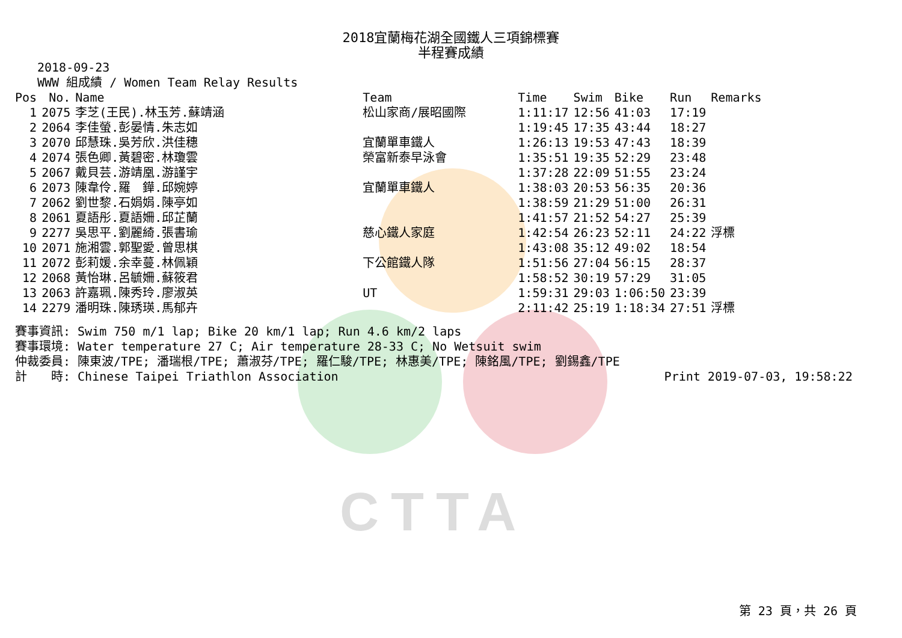CTTA
2018宜蘭梅花湖全國鐵人三項錦標賽
半程賽成績
2018-09-23
WWW 組成績 / Women Team Relay Results
| Pos | No. | Name | Team | Time | Swim | Bike | Run | Remarks |
| --- | --- | --- | --- | --- | --- | --- | --- | --- |
| 1 | 2075 | 李芝(王民).林玉芳.蘇靖涵 | 松山家商/展昭國際 | 1:11:17 | 12:56 | 41:03 | 17:19 | |
| 2 | 2064 | 李佳螢.彭晏情.朱志如 | | 1:19:45 | 17:35 | 43:44 | 18:27 | |
| 3 | 2070 | 邱慧珠.吳芳欣.洪佳穗 | 宜蘭單車鐵人 | 1:26:13 | 19:53 | 47:43 | 18:39 | |
| 4 | 2074 | 張色卿.黃碧密.林瓊雲 | 榮富新泰早泳會 | 1:35:51 | 19:35 | 52:29 | 23:48 | |
| 5 | 2067 | 戴貝芸.游靖凰.游謹宇 | | 1:37:28 | 22:09 | 51:55 | 23:24 | |
| 6 | 2073 | 陳韋伶.羅 鏵.邱婉婷 | 宜蘭單車鐵人 | 1:38:03 | 20:53 | 56:35 | 20:36 | |
| 7 | 2062 | 劉世黎.石娟娟.陳亭如 | | 1:38:59 | 21:29 | 51:00 | 26:31 | |
| 8 | 2061 | 夏語彤.夏語姍.邱芷蘭 | | 1:41:57 | 21:52 | 54:27 | 25:39 | |
| 9 | 2277 | 吳思平.劉麗綺.張書瑜 | 慈心鐵人家庭 | 1:42:54 | 26:23 | 52:11 | 24:22 | 浮標 |
| 10 | 2071 | 施湘雲.郭聖愛.曾思棋 | | 1:43:08 | 35:12 | 49:02 | 18:54 | |
| 11 | 2072 | 彭莉媛.余幸蔓.林佩穎 | 下公館鐵人隊 | 1:51:56 | 27:04 | 56:15 | 28:37 | |
| 12 | 2068 | 黃怡琳.呂毓姍.蘇筱君 | | 1:58:52 | 30:19 | 57:29 | 31:05 | |
| 13 | 2063 | 許嘉珮.陳秀玲.廖淑英 | UT | 1:59:31 | 29:03 | 1:06:50 | 23:39 | |
| 14 | 2279 | 潘明珠.陳琇瑛.馬郁卉 | | 2:11:42 | 25:19 | 1:18:34 | 27:51 | 浮標 |
賽事資訊: Swim 750 m/1 lap; Bike 20 km/1 lap; Run 4.6 km/2 laps
賽事環境: Water temperature 27 C; Air temperature 28-33 C; No Wetsuit swim
仲裁委員: 陳東波/TPE; 潘瑞根/TPE; 蕭淑芬/TPE; 羅仁駿/TPE; 林惠美/TPE; 陳銘風/TPE; 劉錫鑫/TPE
計　　時: Chinese Taipei Triathlon Association Print 2019-07-03, 19:58:22
第 23 頁，共 26 頁